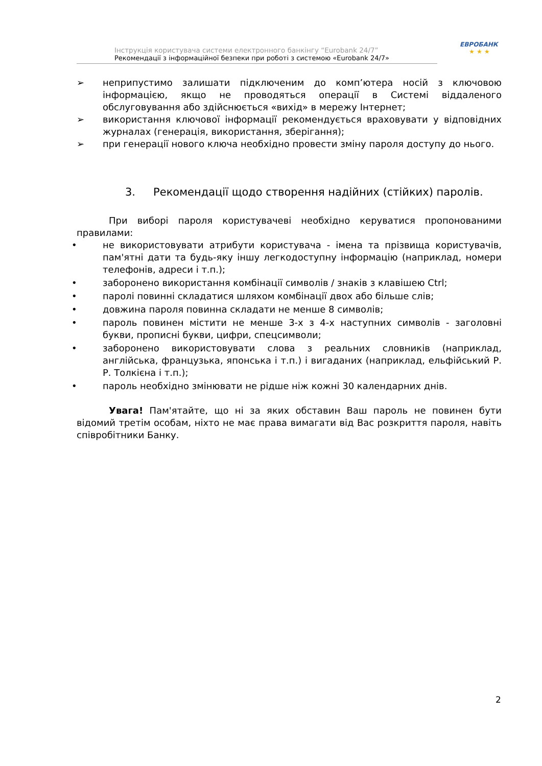Інструкція користувача системи електронного банкінгу “Eurobank 24/7”
Рекомендації з інформаційної безпеки при роботі з системою «Eurobank 24/7»
ЕВРОБАНК
★ ★ ★
➢ неприпустимо залишати підключеним до комп’ютера носій з ключовою інформацією, якщо не проводяться операції в Системі віддаленого обслуговування або здійснюється «вихід» в мережу Інтернет;
➢ використання ключової інформації рекомендується враховувати у відповідних журналах (генерація, використання, зберігання);
➢ при генерації нового ключа необхідно провести зміну пароля доступу до нього.
3. Рекомендації щодо створення надійних (стійких) паролів.
При виборі пароля користувачеві необхідно керуватися пропонованими правилами:
• не використовувати атрибути користувача - імена та прізвища користувачів, пам'ятні дати та будь-яку іншу легкодоступну інформацію (наприклад, номери телефонів, адреси і т.п.);
• заборонено використання комбінації символів / знаків з клавішею Ctrl;
• паролі повинні складатися шляхом комбінації двох або більше слів;
• довжина пароля повинна складати не менше 8 символів;
• пароль повинен містити не менше 3-х з 4-х наступних символів - заголовні букви, прописні букви, цифри, спецсимволи;
• заборонено використовувати слова з реальних словників (наприклад, англійська, французька, японська і т.п.) і вигаданих (наприклад, ельфійський Р. Р. Толкієна і т.п.);
• пароль необхідно змінювати не рідше ніж кожні 30 календарних днів.
Увага! Пам'ятайте, що ні за яких обставин Ваш пароль не повинен бути відомий третім особам, ніхто не має права вимагати від Вас розкриття пароля, навіть співробітники Банку.
2